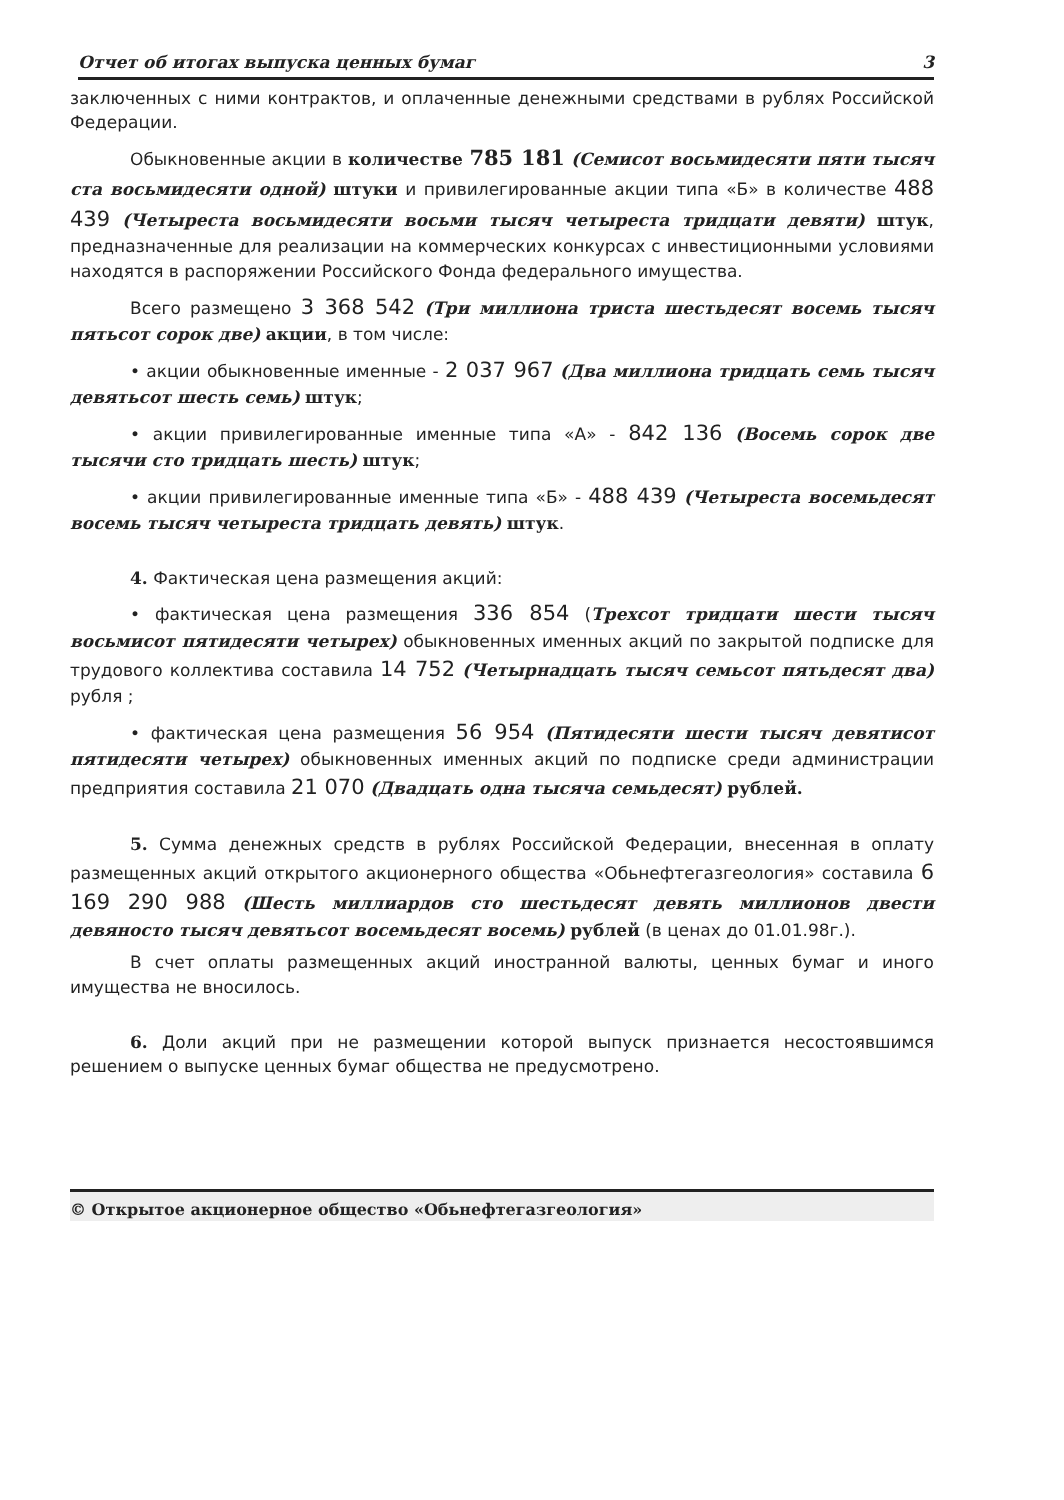Отчет об итогах выпуска ценных бумаг 3
заключенных с ними контрактов, и оплаченные денежными средствами в рублях Российской Федерации.
Обыкновенные акции в количестве 785 181 (Семисот восьмидесяти пяти тысяч ста восьмидесяти одной) штуки и привилегированные акции типа «Б» в количестве 488 439 (Четыреста восьмидесяти восьми тысяч четыреста тридцати девяти) штук, предназначенные для реализации на коммерческих конкурсах с инвестиционными условиями находятся в распоряжении Российского Фонда федерального имущества.
Всего размещено 3 368 542 (Три миллиона триста шестьдесят восемь тысяч пятьсот сорок две) акции, в том числе:
• акции обыкновенные именные - 2 037 967 (Два миллиона тридцать семь тысяч девятьсот шесть семь) штук;
• акции привилегированные именные типа «А» - 842 136 (Восемь сорок две тысячи сто тридцать шесть) штук;
• акции привилегированные именные типа «Б» - 488 439 (Четыреста восемьдесят восемь тысяч четыреста тридцать девять) штук.
4. Фактическая цена размещения акций:
• фактическая цена размещения 336 854 (Трехсот тридцати шести тысяч восьмисот пятидесяти четырех) обыкновенных именных акций по закрытой подписке для трудового коллектива составила 14 752 (Четырнадцать тысяч семьсот пятьдесят два) рубля ;
• фактическая цена размещения 56 954 (Пятидесяти шести тысяч девятисот пятидесяти четырех) обыкновенных именных акций по подписке среди администрации предприятия составила 21 070 (Двадцать одна тысяча семьдесят) рублей.
5. Сумма денежных средств в рублях Российской Федерации, внесенная в оплату размещенных акций открытого акционерного общества «Обьнефтегазгеология» составила 6 169 290 988 (Шесть миллиардов сто шестьдесят девять миллионов двести девяносто тысяч девятьсот восемьдесят восемь) рублей (в ценах до 01.01.98г.).
В счет оплаты размещенных акций иностранной валюты, ценных бумаг и иного имущества не вносилось.
6. Доли акций при не размещении которой выпуск признается несостоявшимся решением о выпуске ценных бумаг общества не предусмотрено.
© Открытое акционерное общество «Обьнефтегазгеология»